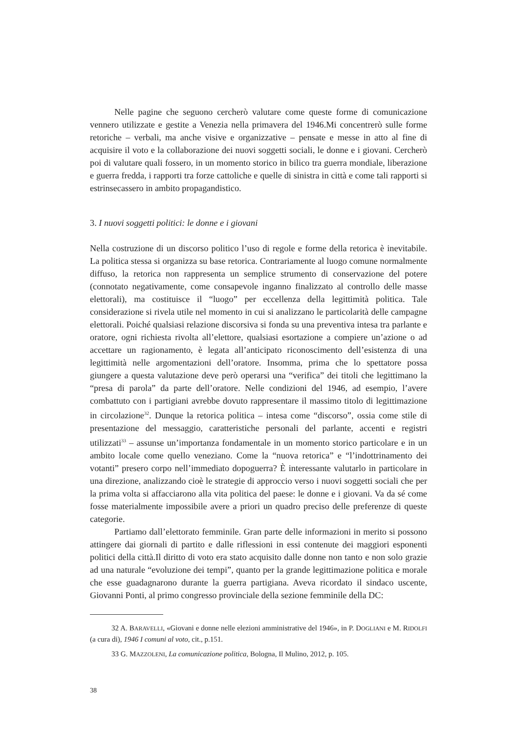Nelle pagine che seguono cercherò valutare come queste forme di comunicazione vennero utilizzate e gestite a Venezia nella primavera del 1946.Mi concentrerò sulle forme retoriche – verbali, ma anche visive e organizzative – pensate e messe in atto al fine di acquisire il voto e la collaborazione dei nuovi soggetti sociali, le donne e i giovani. Cercherò poi di valutare quali fossero, in un momento storico in bilico tra guerra mondiale, liberazione e guerra fredda, i rapporti tra forze cattoliche e quelle di sinistra in città e come tali rapporti si estrinsecassero in ambito propagandistico.
3. I nuovi soggetti politici: le donne e i giovani
Nella costruzione di un discorso politico l’uso di regole e forme della retorica è inevitabile. La politica stessa si organizza su base retorica. Contrariamente al luogo comune normalmente diffuso, la retorica non rappresenta un semplice strumento di conservazione del potere (connotato negativamente, come consapevole inganno finalizzato al controllo delle masse elettorali), ma costituisce il “luogo” per eccellenza della legittimità politica. Tale considerazione si rivela utile nel momento in cui si analizzano le particolarità delle campagne elettorali. Poiché qualsiasi relazione discorsiva si fonda su una preventiva intesa tra parlante e oratore, ogni richiesta rivolta all’elettore, qualsiasi esortazione a compiere un’azione o ad accettare un ragionamento, è legata all’anticipato riconoscimento dell’esistenza di una legittimità nelle argomentazioni dell’oratore. Insomma, prima che lo spettatore possa giungere a questa valutazione deve però operarsi una “verifica” dei titoli che legittimano la “presa di parola” da parte dell’oratore. Nelle condizioni del 1946, ad esempio, l’avere combattuto con i partigiani avrebbe dovuto rappresentare il massimo titolo di legittimazione in circolazione<sup>32</sup>. Dunque la retorica politica – intesa come “discorso”, ossia come stile di presentazione del messaggio, caratteristiche personali del parlante, accenti e registri utilizzati<sup>33</sup> – assunse un’importanza fondamentale in un momento storico particolare e in un ambito locale come quello veneziano. Come la “nuova retorica” e “l’indottrinamento dei votanti” presero corpo nell’immediato dopoguerra? È interessante valutarlo in particolare in una direzione, analizzando cioè le strategie di approccio verso i nuovi soggetti sociali che per la prima volta si affacciarono alla vita politica del paese: le donne e i giovani. Va da sé come fosse materialmente impossibile avere a priori un quadro preciso delle preferenze di queste categorie.
Partiamo dall’elettorato femminile. Gran parte delle informazioni in merito si possono attingere dai giornali di partito e dalle riflessioni in essi contenute dei maggiori esponenti politici della città.Il diritto di voto era stato acquisito dalle donne non tanto e non solo grazie ad una naturale “evoluzione dei tempi”, quanto per la grande legittimazione politica e morale che esse guadagnarono durante la guerra partigiana. Aveva ricordato il sindaco uscente, Giovanni Ponti, al primo congresso provinciale della sezione femminile della DC:
32 A. BARAVELLI, «Giovani e donne nelle elezioni amministrative del 1946», in P. DOGLIANI e M. RIDOLFI (a cura di), 1946 I comuni al voto, cit., p.151.
33 G. MAZZOLENI, La comunicazione politica, Bologna, Il Mulino, 2012, p. 105.
38